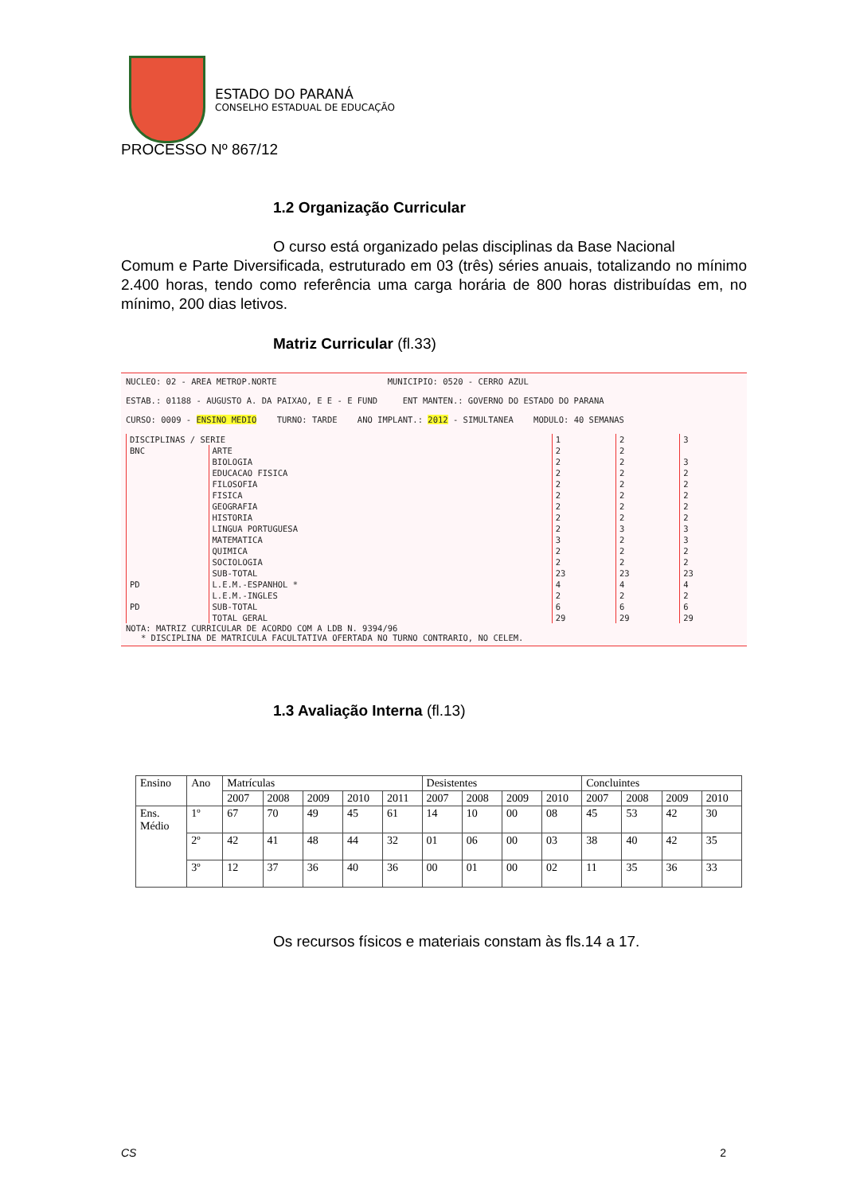ESTADO DO PARANÁ
CONSELHO ESTADUAL DE EDUCAÇÃO
PROCESSO Nº 867/12
1.2 Organização Curricular
O curso está organizado pelas disciplinas da Base Nacional
Comum e Parte Diversificada, estruturado em 03 (três) séries anuais, totalizando no mínimo 2.400 horas, tendo como referência uma carga horária de 800 horas distribuídas em, no mínimo, 200 dias letivos.
Matriz Curricular (fl.33)
NUCLEO: 02 - AREA METROP.NORTE MUNICIPIO: 0520 - CERRO AZUL
ESTAB.: 01188 - AUGUSTO A. DA PAIXAO, E E - E FUND ENT MANTEN.: GOVERNO DO ESTADO DO PARANA
CURSO: 0009 - ENSINO MEDIO TURNO: TARDE ANO IMPLANT.: 2012 - SIMULTANEA MODULO: 40 SEMANAS
| DISCIPLINAS / SERIE | | 1 | 2 | 3 |
| --- | --- | --- | --- | --- |
| BNC | ARTE | 2 | 2 | |
| | BIOLOGIA | 2 | 2 | 3 |
| | EDUCACAO FISICA | 2 | 2 | 2 |
| | FILOSOFIA | 2 | 2 | 2 |
| | FISICA | 2 | 2 | 2 |
| | GEOGRAFIA | 2 | 2 | 2 |
| | HISTORIA | 2 | 2 | 2 |
| | LINGUA PORTUGUESA | 2 | 3 | 3 |
| | MATEMATICA | 3 | 2 | 3 |
| | QUIMICA | 2 | 2 | 2 |
| | SOCIOLOGIA | 2 | 2 | 2 |
| | SUB-TOTAL | 23 | 23 | 23 |
| PD | L.E.M.-ESPANHOL * | 4 | 4 | 4 |
| | L.E.M.-INGLES | 2 | 2 | 2 |
| PD | SUB-TOTAL | 6 | 6 | 6 |
| | TOTAL GERAL | 29 | 29 | 29 |
NOTA: MATRIZ CURRICULAR DE ACORDO COM A LDB N. 9394/96
* DISCIPLINA DE MATRICULA FACULTATIVA OFERTADA NO TURNO CONTRARIO, NO CELEM.
1.3 Avaliação Interna (fl.13)
| Ensino | Ano | Matrículas | | | | | Desistentes | | | | Concluintes | | | |
| --- | --- | --- | --- | --- | --- | --- | --- | --- | --- | --- | --- | --- | --- | --- |
| | | 2007 | 2008 | 2009 | 2010 | 2011 | 2007 | 2008 | 2009 | 2010 | 2007 | 2008 | 2009 | 2010 |
| Ens. Médio | 1º | 67 | 70 | 49 | 45 | 61 | 14 | 10 | 00 | 08 | 45 | 53 | 42 | 30 |
| | 2º | 42 | 41 | 48 | 44 | 32 | 01 | 06 | 00 | 03 | 38 | 40 | 42 | 35 |
| | 3º | 12 | 37 | 36 | 40 | 36 | 00 | 01 | 00 | 02 | 11 | 35 | 36 | 33 |
Os recursos físicos e materiais constam às fls.14 a 17.
CS 2